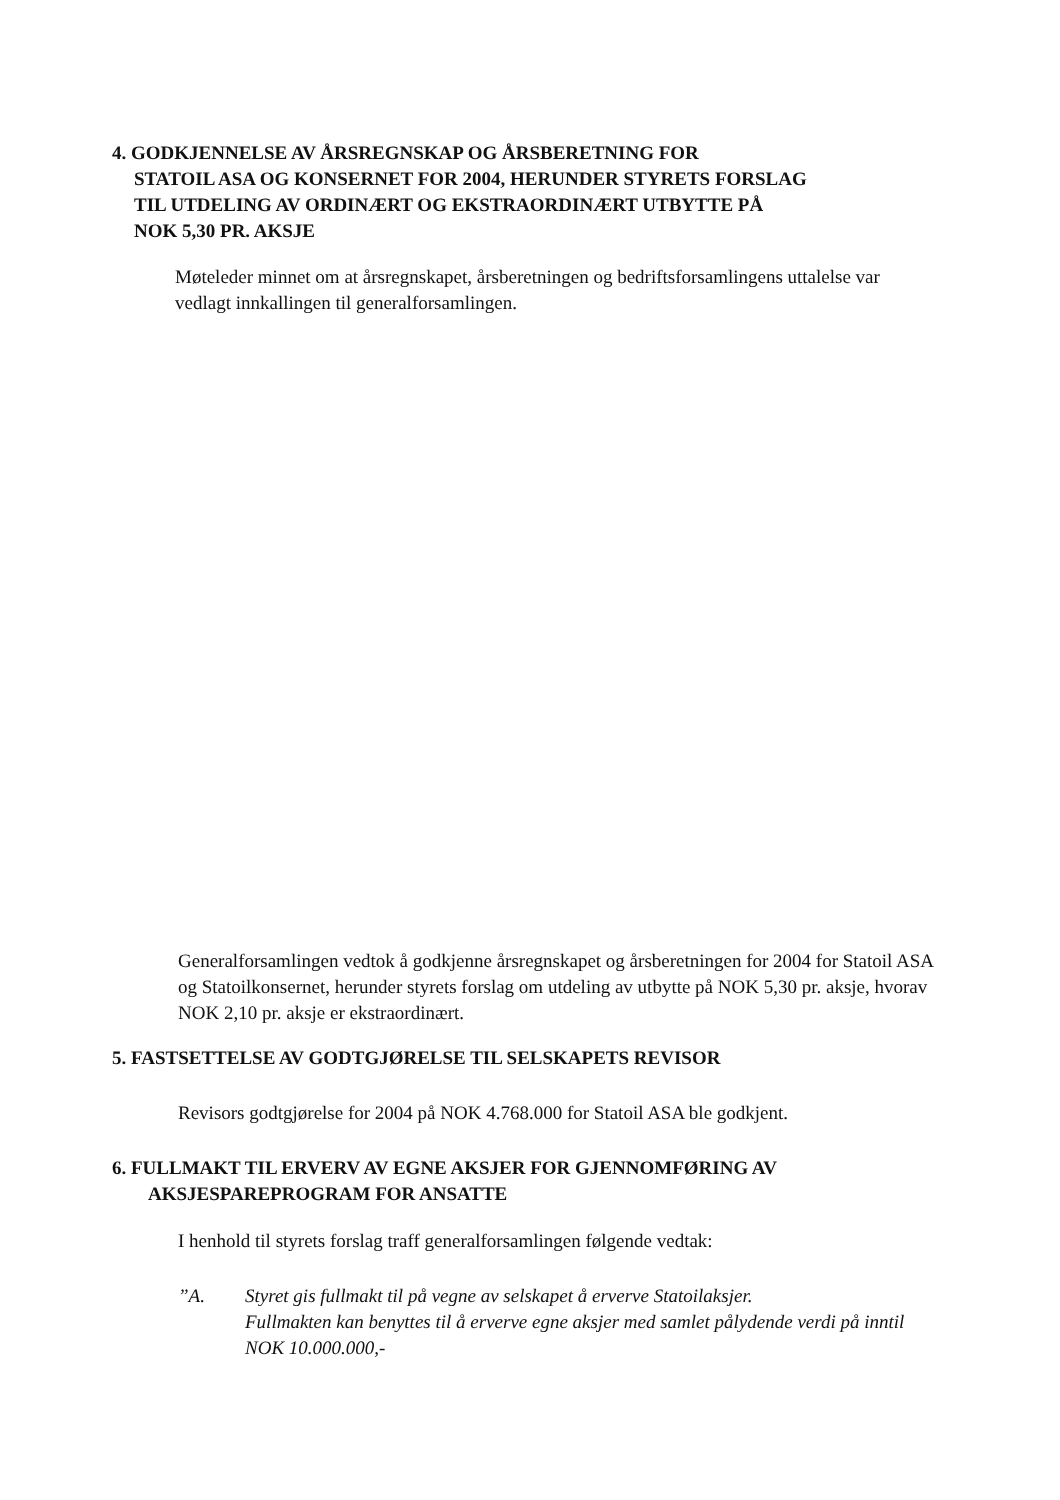4. GODKJENNELSE AV ÅRSREGNSKAP OG ÅRSBERETNING FOR
STATOIL ASA OG KONSERNET FOR 2004, HERUNDER STYRETS FORSLAG
TIL UTDELING AV ORDINÆRT OG EKSTRAORDINÆRT UTBYTTE PÅ
NOK 5,30 PR. AKSJE
Møteleder minnet om at årsregnskapet, årsberetningen og bedriftsforsamlingens uttalelse var vedlagt innkallingen til generalforsamlingen.
Generalforsamlingen vedtok å godkjenne årsregnskapet og årsberetningen for 2004 for Statoil ASA og Statoilkonsernet, herunder styrets forslag om utdeling av utbytte på NOK 5,30 pr. aksje, hvorav NOK 2,10 pr. aksje er ekstraordinært.
5. FASTSETTELSE AV GODTGJØRELSE TIL SELSKAPETS REVISOR
Revisors godtgjørelse for 2004 på NOK 4.768.000 for Statoil ASA ble godkjent.
6. FULLMAKT TIL ERVERV AV EGNE AKSJER FOR GJENNOMFØRING AV
AKSJESPAREPROGRAM FOR ANSATTE
I henhold til styrets forslag traff generalforsamlingen følgende vedtak:
”A.
Styret gis fullmakt til på vegne av selskapet å erverve Statoilaksjer.
Fullmakten kan benyttes til å erverve egne aksjer med samlet pålydende verdi på inntil NOK 10.000.000,-